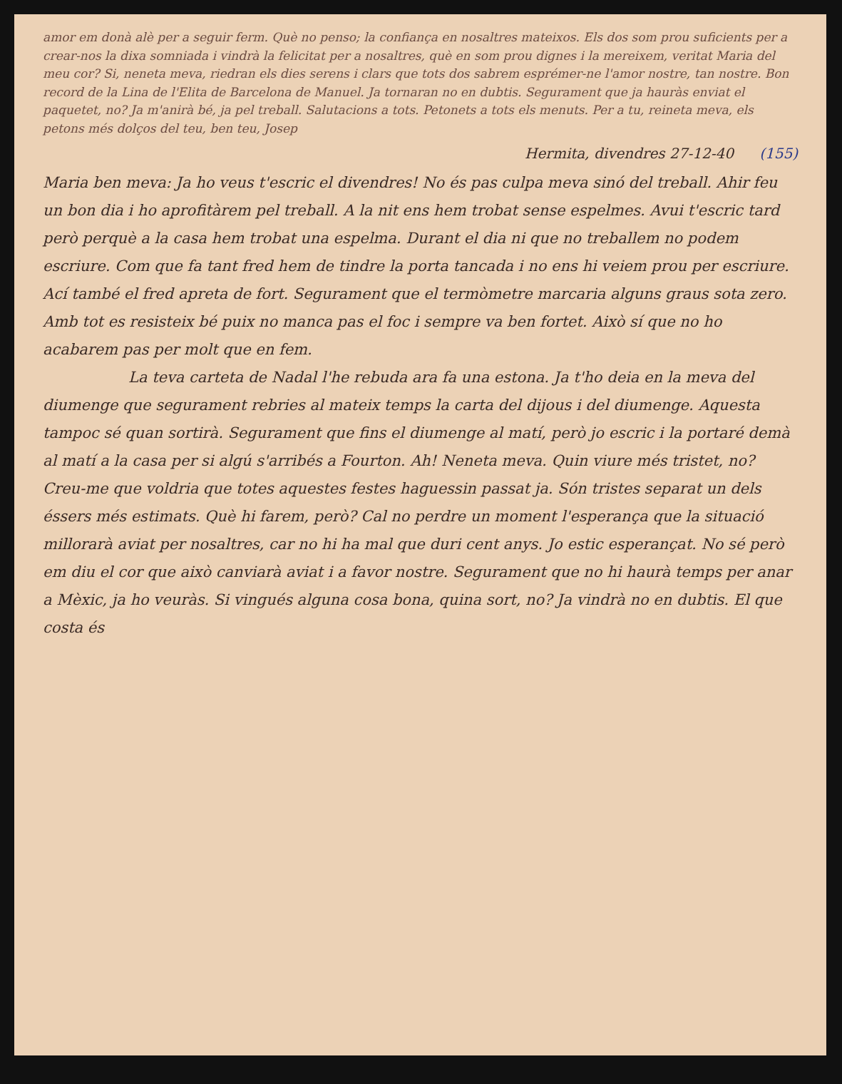amor em donà alè per a seguir ferm. Què no penso; la confiança en nosaltres mateixos. Els dos som prou suficients per a crear-nos la dixa somniada i vindrà la felicitat per a nosaltres, què en som prou dignes i la mereixem, veritat Maria del meu cor? Si, neneta meva, riedran els dies serens i clars que tots dos sabrem esprémer-ne l'amor nostre, tan nostre. Bon record de la Lina de l'Elita de Barcelona de Manuel. Ja tornaran no en dubtis. Segurament que ja hauràs enviat el paquetet, no? Ja m'anirà bé, ja pel treball. Salutacions a tots. Petonets a tots els menuts. Per a tu, reineta meva, els petons més dolços del teu, ben teu, Josep
Hermita, divendres 27-12-40 (155)
Maria ben meva: Ja ho veus t'escric el divendres! No és pas culpa meva sinó del treball. Ahir feu un bon dia i ho aprofitàrem pel treball. A la nit ens hem trobat sense espelmes. Avui t'escric tard però perquè a la casa hem trobat una espelma. Durant el dia ni que no treballem no podem escriure. Com que fa tant fred hem de tindre la porta tancada i no ens hi veiem prou per escriure. Ací també el fred apreta de fort. Segurament que el termòmetre marcaria alguns graus sota zero. Amb tot es resisteix bé puix no manca pas el foc i sempre va ben fortet. Això sí que no ho acabarem pas per molt que en fem.
La teva carteta de Nadal l'he rebuda ara fa una estona. Ja t'ho deia en la meva del diumenge que segurament rebries al mateix temps la carta del dijous i del diumenge. Aquesta tampoc sé quan sortirà. Segurament que fins el diumenge al matí, però jo escric i la portaré demà al matí a la casa per si algú s'arribés a Fourton. Ah! Neneta meva. Quin viure més tristet, no? Creu-me que voldria que totes aquestes festes haguessin passat ja. Són tristes separat un dels éssers més estimats. Què hi farem, però? Cal no perdre un moment l'esperança que la situació millorarà aviat per nosaltres, car no hi ha mal que duri cent anys. Jo estic esperançat. No sé però em diu el cor que això canviarà aviat i a favor nostre. Segurament que no hi haurà temps per anar a Mèxic, ja ho veuràs. Si vingués alguna cosa bona, quina sort, no? Ja vindrà no en dubtis. El que costa és